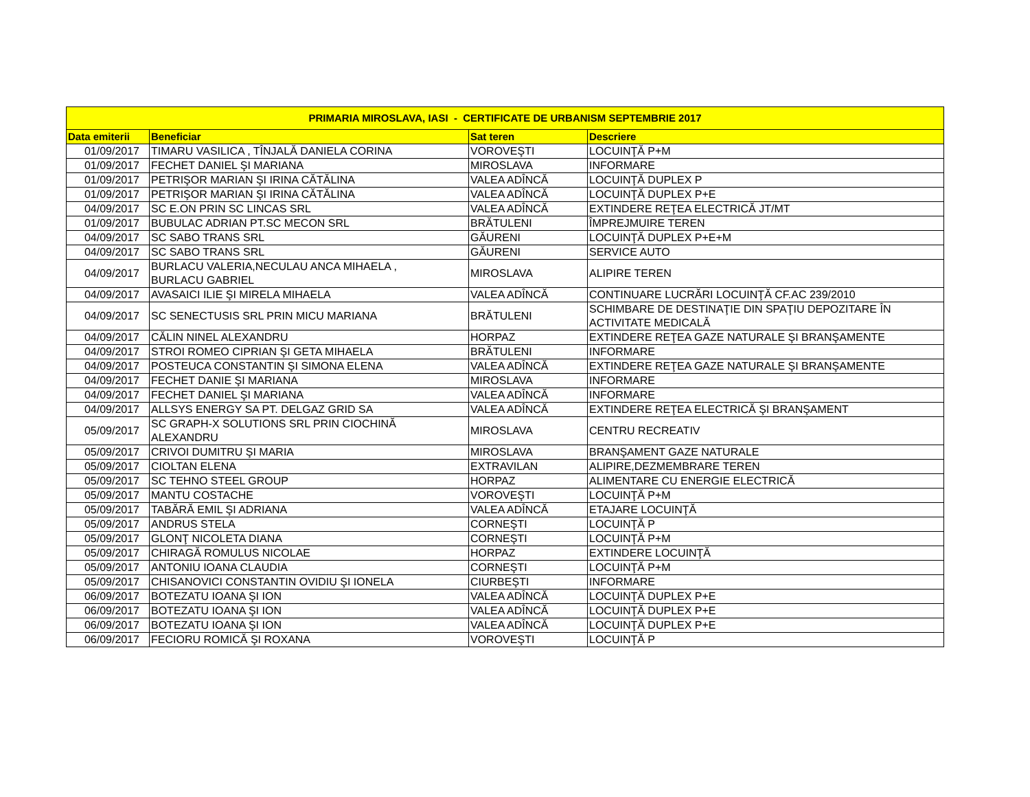| PRIMARIA MIROSLAVA, IASI - CERTIFICATE DE URBANISM SEPTEMBRIE 2017 | | | |
| --- | --- | --- | --- |
| Data emiterii | Beneficiar | Sat teren | Descriere |
| 01/09/2017 | TIMARU VASILICA , TÎNJALĂ DANIELA CORINA | VOROVEŞTI | LOCUINŢĂ P+M |
| 01/09/2017 | FECHET DANIEL ŞI MARIANA | MIROSLAVA | INFORMARE |
| 01/09/2017 | PETRIŞOR MARIAN ŞI IRINA CĂTĂLINA | VALEA ADÎNCĂ | LOCUINŢĂ DUPLEX P |
| 01/09/2017 | PETRIŞOR MARIAN ŞI IRINA CĂTĂLINA | VALEA ADÎNCĂ | LOCUINŢĂ DUPLEX P+E |
| 04/09/2017 | SC E.ON PRIN SC LINCAS SRL | VALEA ADÎNCĂ | EXTINDERE REŢEA ELECTRICĂ JT/MT |
| 01/09/2017 | BUBULAC ADRIAN PT.SC MECON SRL | BRĂTULENI | ÎMPREJMUIRE TEREN |
| 04/09/2017 | SC SABO TRANS SRL | GĂURENI | LOCUINŢĂ DUPLEX P+E+M |
| 04/09/2017 | SC SABO TRANS SRL | GĂURENI | SERVICE AUTO |
| 04/09/2017 | BURLACU VALERIA,NECULAU ANCA MIHAELA , BURLACU GABRIEL | MIROSLAVA | ALIPIRE TEREN |
| 04/09/2017 | AVASAICI ILIE ŞI MIRELA MIHAELA | VALEA ADÎNCĂ | CONTINUARE LUCRĂRI LOCUINŢĂ CF.AC 239/2010 |
| 04/09/2017 | SC SENECTUSIS SRL PRIN MICU MARIANA | BRĂTULENI | SCHIMBARE DE DESTINAŢIE DIN SPAŢIU DEPOZITARE ÎN ACTIVITATE MEDICALĂ |
| 04/09/2017 | CĂLIN NINEL ALEXANDRU | HORPAZ | EXTINDERE REŢEA GAZE NATURALE ŞI BRANŞAMENTE |
| 04/09/2017 | STROI ROMEO CIPRIAN ŞI GETA MIHAELA | BRĂTULENI | INFORMARE |
| 04/09/2017 | POSTEUCA CONSTANTIN ŞI SIMONA ELENA | VALEA ADÎNCĂ | EXTINDERE REŢEA GAZE NATURALE ŞI BRANŞAMENTE |
| 04/09/2017 | FECHET DANIE ŞI MARIANA | MIROSLAVA | INFORMARE |
| 04/09/2017 | FECHET DANIEL ŞI MARIANA | VALEA ADÎNCĂ | INFORMARE |
| 04/09/2017 | ALLSYS ENERGY SA PT. DELGAZ GRID SA | VALEA ADÎNCĂ | EXTINDERE REŢEA ELECTRICĂ ŞI BRANŞAMENT |
| 05/09/2017 | SC GRAPH-X SOLUTIONS SRL PRIN CIOCHINĂ ALEXANDRU | MIROSLAVA | CENTRU RECREATIV |
| 05/09/2017 | CRIVOI DUMITRU ŞI MARIA | MIROSLAVA | BRANŞAMENT GAZE NATURALE |
| 05/09/2017 | CIOLTAN ELENA | EXTRAVILAN | ALIPIRE,DEZMEMBRARE TEREN |
| 05/09/2017 | SC TEHNO STEEL GROUP | HORPAZ | ALIMENTARE CU ENERGIE ELECTRICĂ |
| 05/09/2017 | MANTU COSTACHE | VOROVEŞTI | LOCUINŢĂ P+M |
| 05/09/2017 | TABĂRĂ EMIL ŞI ADRIANA | VALEA ADÎNCĂ | ETAJARE LOCUINŢĂ |
| 05/09/2017 | ANDRUS STELA | CORNEŞTI | LOCUINŢĂ P |
| 05/09/2017 | GLONŢ NICOLETA DIANA | CORNEŞTI | LOCUINŢĂ P+M |
| 05/09/2017 | CHIRAGĂ ROMULUS NICOLAE | HORPAZ | EXTINDERE LOCUINŢĂ |
| 05/09/2017 | ANTONIU IOANA CLAUDIA | CORNEŞTI | LOCUINŢĂ P+M |
| 05/09/2017 | CHISANOVICI CONSTANTIN OVIDIU ŞI IONELA | CIURBEŞTI | INFORMARE |
| 06/09/2017 | BOTEZATU IOANA ŞI ION | VALEA ADÎNCĂ | LOCUINŢĂ DUPLEX P+E |
| 06/09/2017 | BOTEZATU IOANA ŞI ION | VALEA ADÎNCĂ | LOCUINŢĂ DUPLEX P+E |
| 06/09/2017 | BOTEZATU IOANA ŞI ION | VALEA ADÎNCĂ | LOCUINŢĂ DUPLEX P+E |
| 06/09/2017 | FECIORU ROMICĂ ŞI ROXANA | VOROVEŞTI | LOCUINŢĂ P |